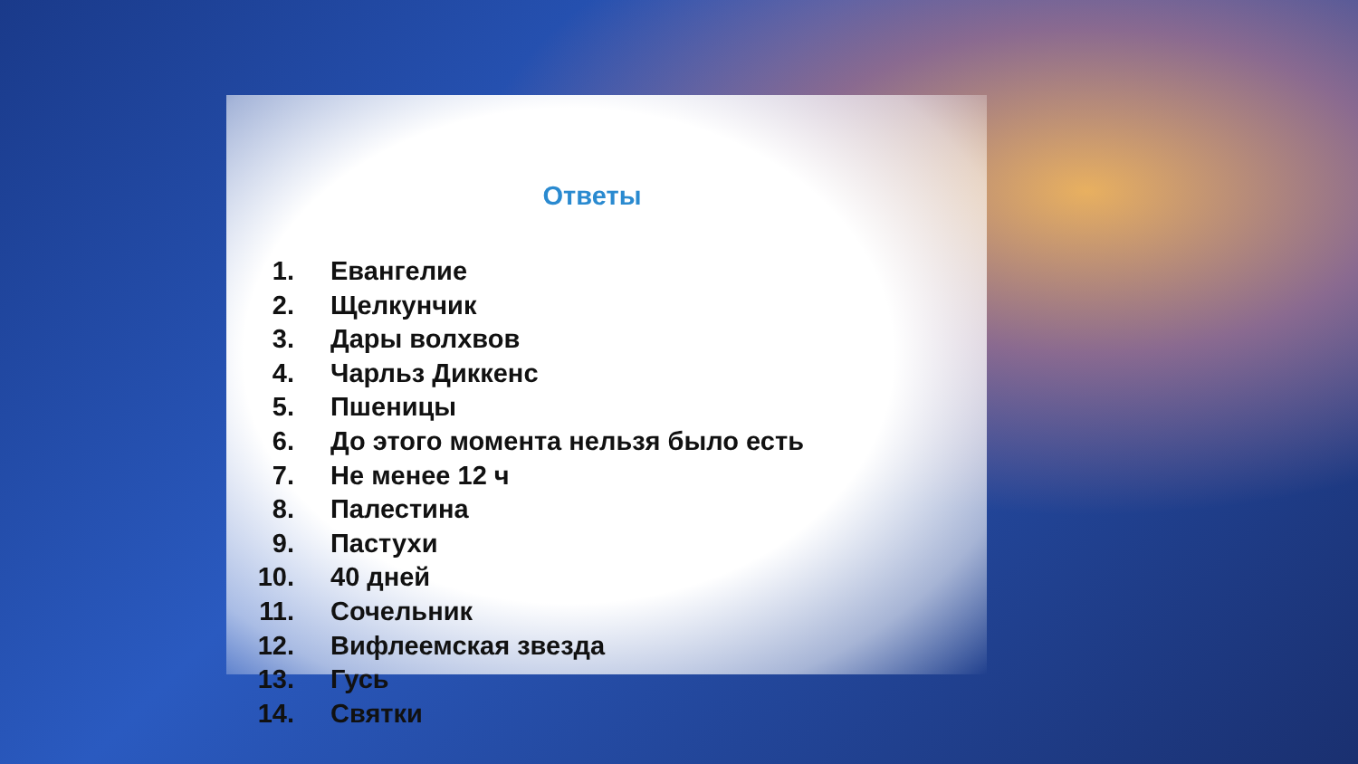Ответы
1. Евангелие
2. Щелкунчик
3. Дары волхвов
4. Чарльз Диккенс
5. Пшеницы
6. До этого момента нельзя было есть
7. Не менее 12 ч
8. Палестина
9. Пастухи
10. 40 дней
11. Сочельник
12. Вифлеемская звезда
13. Гусь
14. Святки